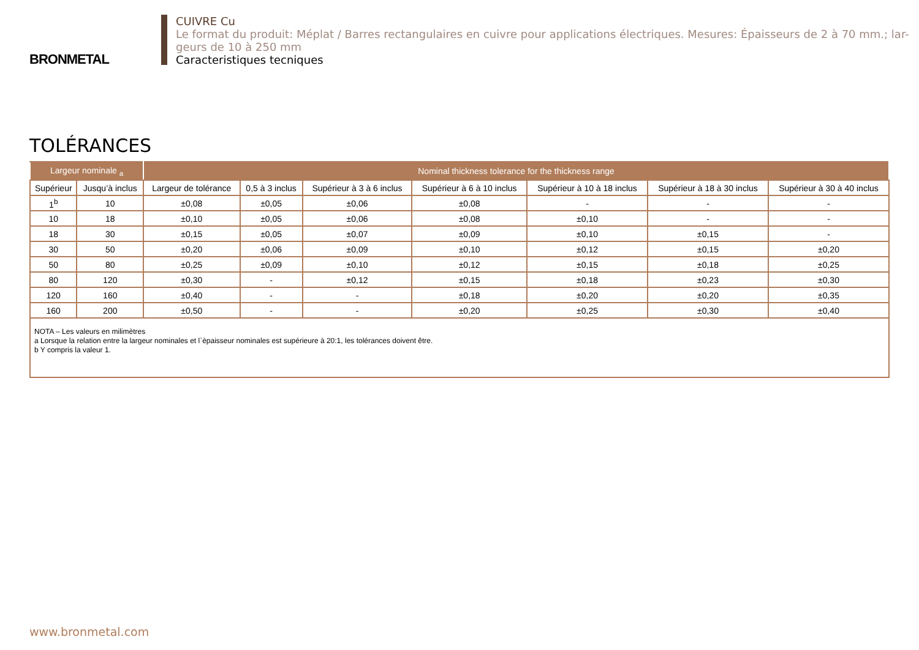BRONMETAL
CUIVRE Cu
Le format du produit: Méplat / Barres rectangulaires en cuivre pour applications électriques. Mesures: Épaisseurs de 2 à 70 mm.; lar-geurs de 10 à 250 mm
Caracteristiques tecniques
TOLÉRANCES
| Largeur nominale <sub>a</sub> | | Nominal thickness tolerance for the thickness range | | | | | | |
| --- | --- | --- | --- | --- | --- | --- | --- | --- |
| Supérieur | Jusqu’à inclus | Largeur de tolérance | 0,5 à 3 inclus | Supérieur à 3 à 6 inclus | Supérieur à 6 à 10 inclus | Supérieur à 10 à 18 inclus | Supérieur à 18 à 30 inclus | Supérieur à 30 à 40 inclus |
| 1<sup>b</sup> | 10 | ±0,08 | ±0,05 | ±0,06 | ±0,08 | - | - | - |
| 10 | 18 | ±0,10 | ±0,05 | ±0,06 | ±0,08 | ±0,10 | - | - |
| 18 | 30 | ±0,15 | ±0,05 | ±0,07 | ±0,09 | ±0,10 | ±0,15 | - |
| 30 | 50 | ±0,20 | ±0,06 | ±0,09 | ±0,10 | ±0,12 | ±0,15 | ±0,20 |
| 50 | 80 | ±0,25 | ±0,09 | ±0,10 | ±0,12 | ±0,15 | ±0,18 | ±0,25 |
| 80 | 120 | ±0,30 | - | ±0,12 | ±0,15 | ±0,18 | ±0,23 | ±0,30 |
| 120 | 160 | ±0,40 | - | - | ±0,18 | ±0,20 | ±0,20 | ±0,35 |
| 160 | 200 | ±0,50 | - | - | ±0,20 | ±0,25 | ±0,30 | ±0,40 |
| NOTA – Les valeurs en milimètres a Lorsque la relation entre la largeur nominales et l`èpaisseur nominales est supérieure à 20:1, les tolérances doivent être. b Y compris la valeur 1. | | | | | | | | |
www.bronmetal.com